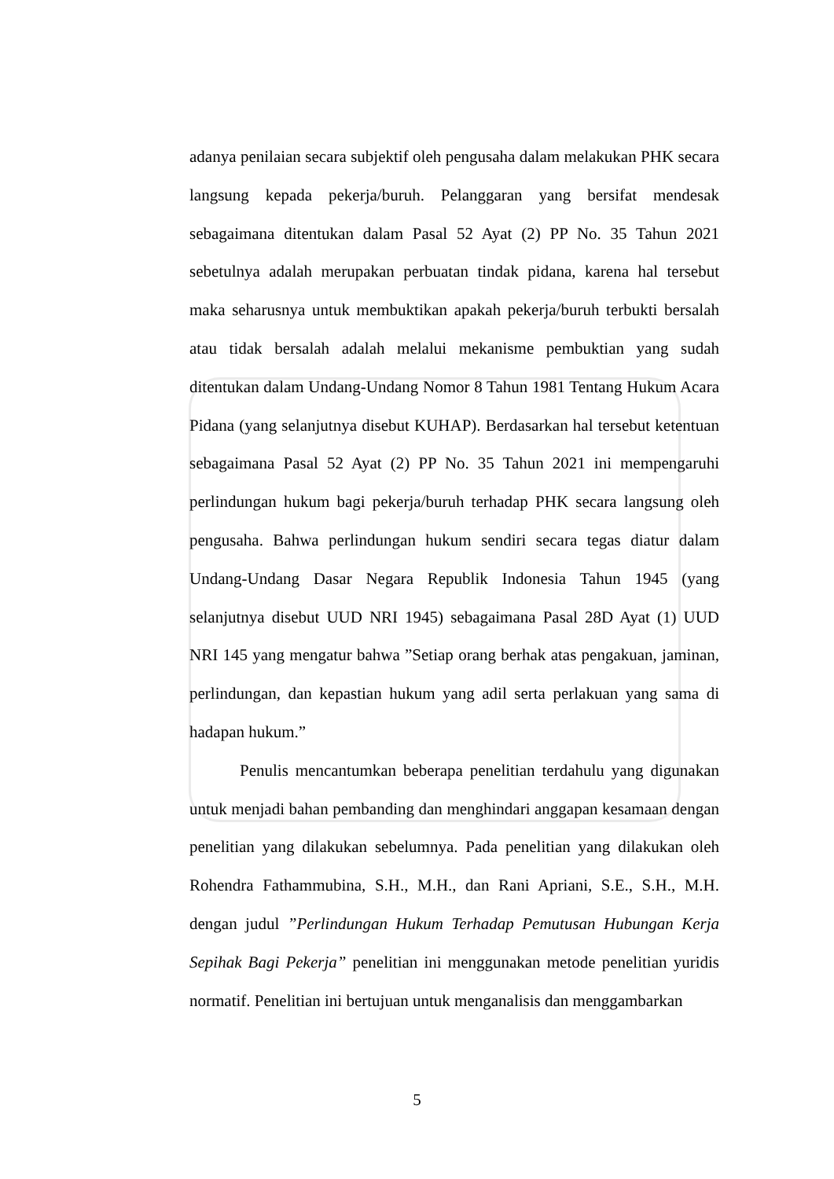adanya penilaian secara subjektif oleh pengusaha dalam melakukan PHK secara langsung kepada pekerja/buruh. Pelanggaran yang bersifat mendesak sebagaimana ditentukan dalam Pasal 52 Ayat (2) PP No. 35 Tahun 2021 sebetulnya adalah merupakan perbuatan tindak pidana, karena hal tersebut maka seharusnya untuk membuktikan apakah pekerja/buruh terbukti bersalah atau tidak bersalah adalah melalui mekanisme pembuktian yang sudah ditentukan dalam Undang-Undang Nomor 8 Tahun 1981 Tentang Hukum Acara Pidana (yang selanjutnya disebut KUHAP). Berdasarkan hal tersebut ketentuan sebagaimana Pasal 52 Ayat (2) PP No. 35 Tahun 2021 ini mempengaruhi perlindungan hukum bagi pekerja/buruh terhadap PHK secara langsung oleh pengusaha. Bahwa perlindungan hukum sendiri secara tegas diatur dalam Undang-Undang Dasar Negara Republik Indonesia Tahun 1945 (yang selanjutnya disebut UUD NRI 1945) sebagaimana Pasal 28D Ayat (1) UUD NRI 145 yang mengatur bahwa ”Setiap orang berhak atas pengakuan, jaminan, perlindungan, dan kepastian hukum yang adil serta perlakuan yang sama di hadapan hukum.”
Penulis mencantumkan beberapa penelitian terdahulu yang digunakan untuk menjadi bahan pembanding dan menghindari anggapan kesamaan dengan penelitian yang dilakukan sebelumnya. Pada penelitian yang dilakukan oleh Rohendra Fathammubina, S.H., M.H., dan Rani Apriani, S.E., S.H., M.H. dengan judul ”Perlindungan Hukum Terhadap Pemutusan Hubungan Kerja Sepihak Bagi Pekerja” penelitian ini menggunakan metode penelitian yuridis normatif. Penelitian ini bertujuan untuk menganalisis dan menggambarkan
5